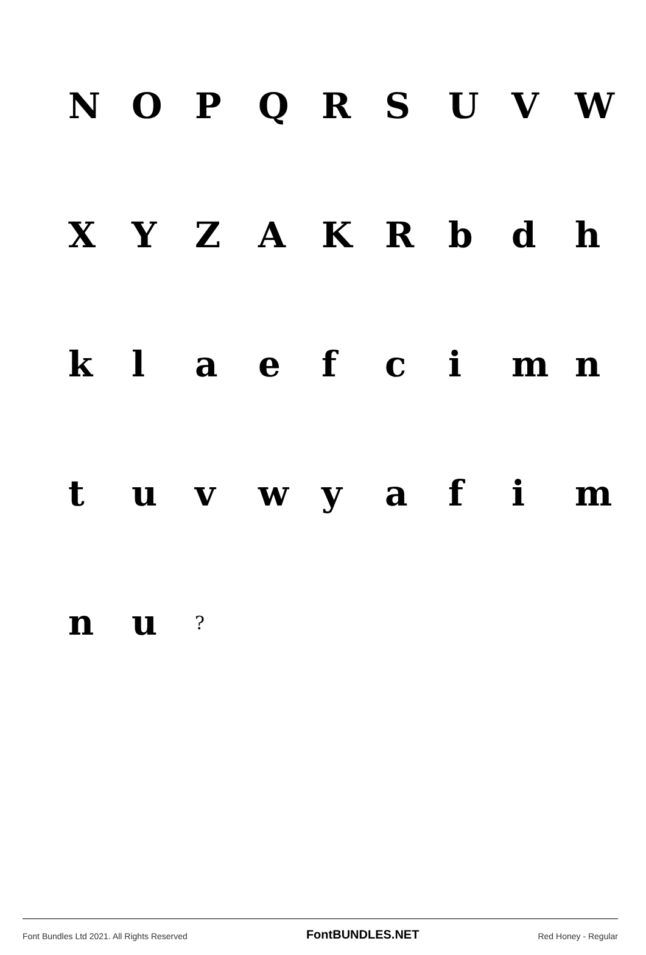N O P Q R S U V W
X Y Z A K R b d h
k l a e f c i m n
t u v w y a f i m
n u ?
Font Bundles Ltd 2021. All Rights Reserved FontBUNDLES.NET Red Honey - Regular